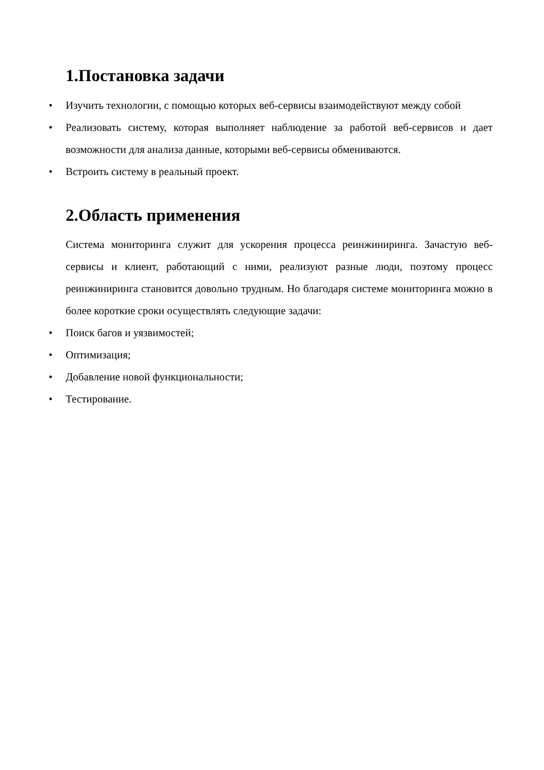1.Постановка задачи
• Изучить технологии, с помощью которых веб-сервисы взаимодействуют между собой
• Реализовать систему, которая выполняет наблюдение за работой веб-сервисов и дает возможности для анализа данные, которыми веб-сервисы обмениваются.
• Встроить систему в реальный проект.
2.Область применения
Система мониторинга служит для ускорения процесса реинжиниринга. Зачастую веб-сервисы и клиент, работающий с ними, реализуют разные люди, поэтому процесс реинжиниринга становится довольно трудным. Но благодаря системе мониторинга можно в более короткие сроки осуществлять следующие задачи:
• Поиск багов и уязвимостей;
• Оптимизация;
• Добавление новой функциональности;
• Тестирование.